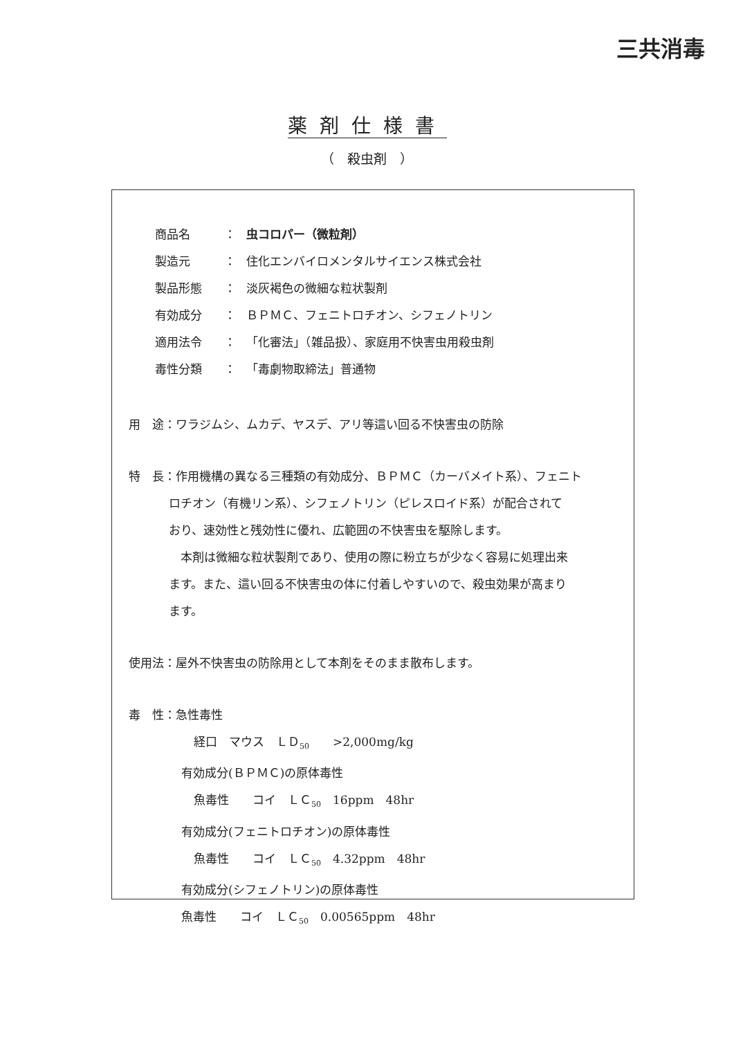三共消毒
薬剤仕様書
（　殺虫剤　）
商品名 ： 虫コロパー（微粒剤）
製造元 ： 住化エンバイロメンタルサイエンス株式会社
製品形態 ： 淡灰褐色の微細な粒状製剤
有効成分 ： ＢＰＭＣ、フェニトロチオン、シフェノトリン
適用法令 ： 「化審法」（雑品扱）、家庭用不快害虫用殺虫剤
毒性分類 ： 「毒劇物取締法」普通物
用　途：ワラジムシ、ムカデ、ヤスデ、アリ等這い回る不快害虫の防除
特　長：作用機構の異なる三種類の有効成分、ＢＰＭＣ（カーバメイト系）、フェニト
ロチオン（有機リン系）、シフェノトリン（ピレスロイド系）が配合されて
おり、速効性と残効性に優れ、広範囲の不快害虫を駆除します。
　本剤は微細な粒状製剤であり、使用の際に粉立ちが少なく容易に処理出来
ます。また、這い回る不快害虫の体に付着しやすいので、殺虫効果が高まり
ます。
使用法：屋外不快害虫の防除用として本剤をそのまま散布します。
毒　性：急性毒性
経口　マウス　ＬＤ<sub>50</sub>　　>2,000mg/kg
有効成分(ＢＰＭＣ)の原体毒性
魚毒性　　コイ　ＬＣ<sub>50</sub>　16ppm　48hr
有効成分(フェニトロチオン)の原体毒性
魚毒性　　コイ　ＬＣ<sub>50</sub>　4.32ppm　48hr
有効成分(シフェノトリン)の原体毒性
魚毒性　　コイ　ＬＣ<sub>50</sub>　0.00565ppm　48hr